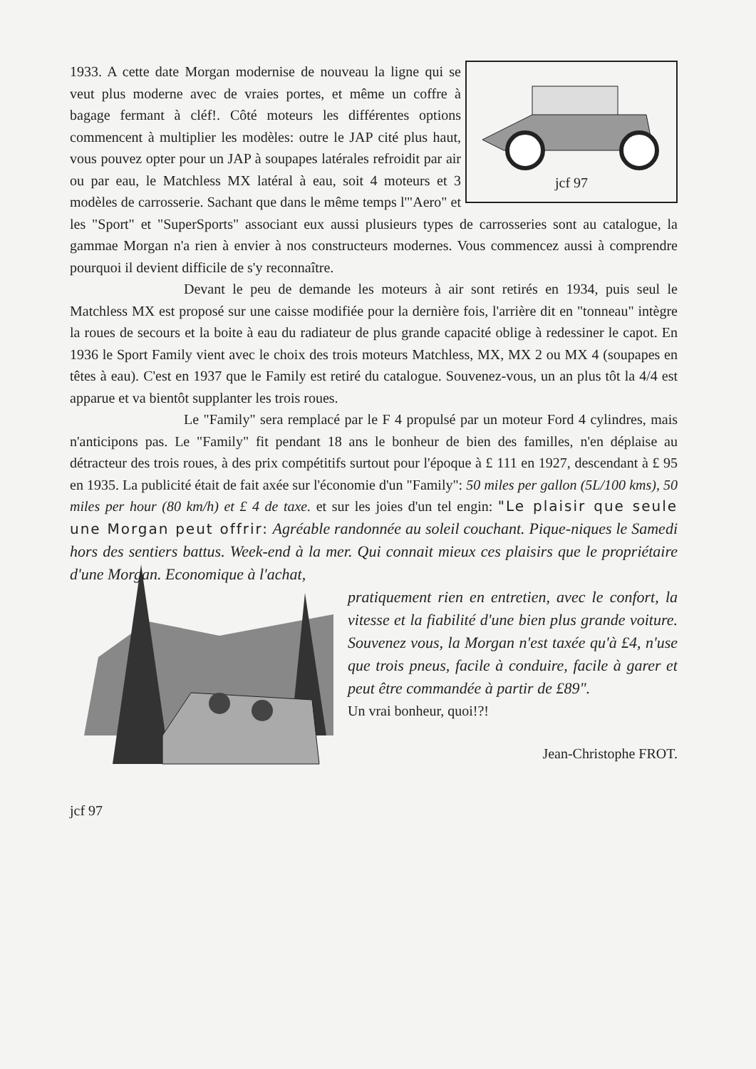jcf 97
1933. A cette date Morgan modernise de nouveau la ligne qui se veut plus moderne avec de vraies portes, et même un coffre à bagage fermant à cléf!. Côté moteurs les différentes options commencent à multiplier les modèles: outre le JAP cité plus haut, vous pouvez opter pour un JAP à soupapes latérales refroidit par air ou par eau, le Matchless MX latéral à eau, soit 4 moteurs et 3 modèles de carrosserie. Sachant que dans le même temps l'"Aero" et les "Sport" et "SuperSports" associant eux aussi plusieurs types de carrosseries sont au catalogue, la gammae Morgan n'a rien à envier à nos constructeurs modernes. Vous commencez aussi à comprendre pourquoi il devient difficile de s'y reconnaître.
Devant le peu de demande les moteurs à air sont retirés en 1934, puis seul le Matchless MX est proposé sur une caisse modifiée pour la dernière fois, l'arrière dit en "tonneau" intègre la roues de secours et la boite à eau du radiateur de plus grande capacité oblige à redessiner le capot. En 1936 le Sport Family vient avec le choix des trois moteurs Matchless, MX, MX 2 ou MX 4 (soupapes en têtes à eau). C'est en 1937 que le Family est retiré du catalogue. Souvenez-vous, un an plus tôt la 4/4 est apparue et va bientôt supplanter les trois roues.
Le "Family" sera remplacé par le F 4 propulsé par un moteur Ford 4 cylindres, mais n'anticipons pas. Le "Family" fit pendant 18 ans le bonheur de bien des familles, n'en déplaise au détracteur des trois roues, à des prix compétitifs surtout pour l'époque à £ 111 en 1927, descendant à £ 95 en 1935. La publicité était de fait axée sur l'économie d'un "Family": 50 miles per gallon (5L/100 kms), 50 miles per hour (80 km/h) et £ 4 de taxe. et sur les joies d'un tel engin: "Le plaisir que seule une Morgan peut offrir: Agréable randonnée au soleil couchant. Pique-niques le Samedi hors des sentiers battus. Week-end à la mer. Qui connait mieux ces plaisirs que le propriétaire d'une Morgan. Economique à l'achat,
pratiquement rien en entretien, avec le confort, la vitesse et la fiabilité d'une bien plus grande voiture. Souvenez vous, la Morgan n'est taxée qu'à £4, n'use que trois pneus, facile à conduire, facile à garer et peut être commandée à partir de £89".
Un vrai bonheur, quoi!?!
Jean-Christophe FROT.
jcf 97